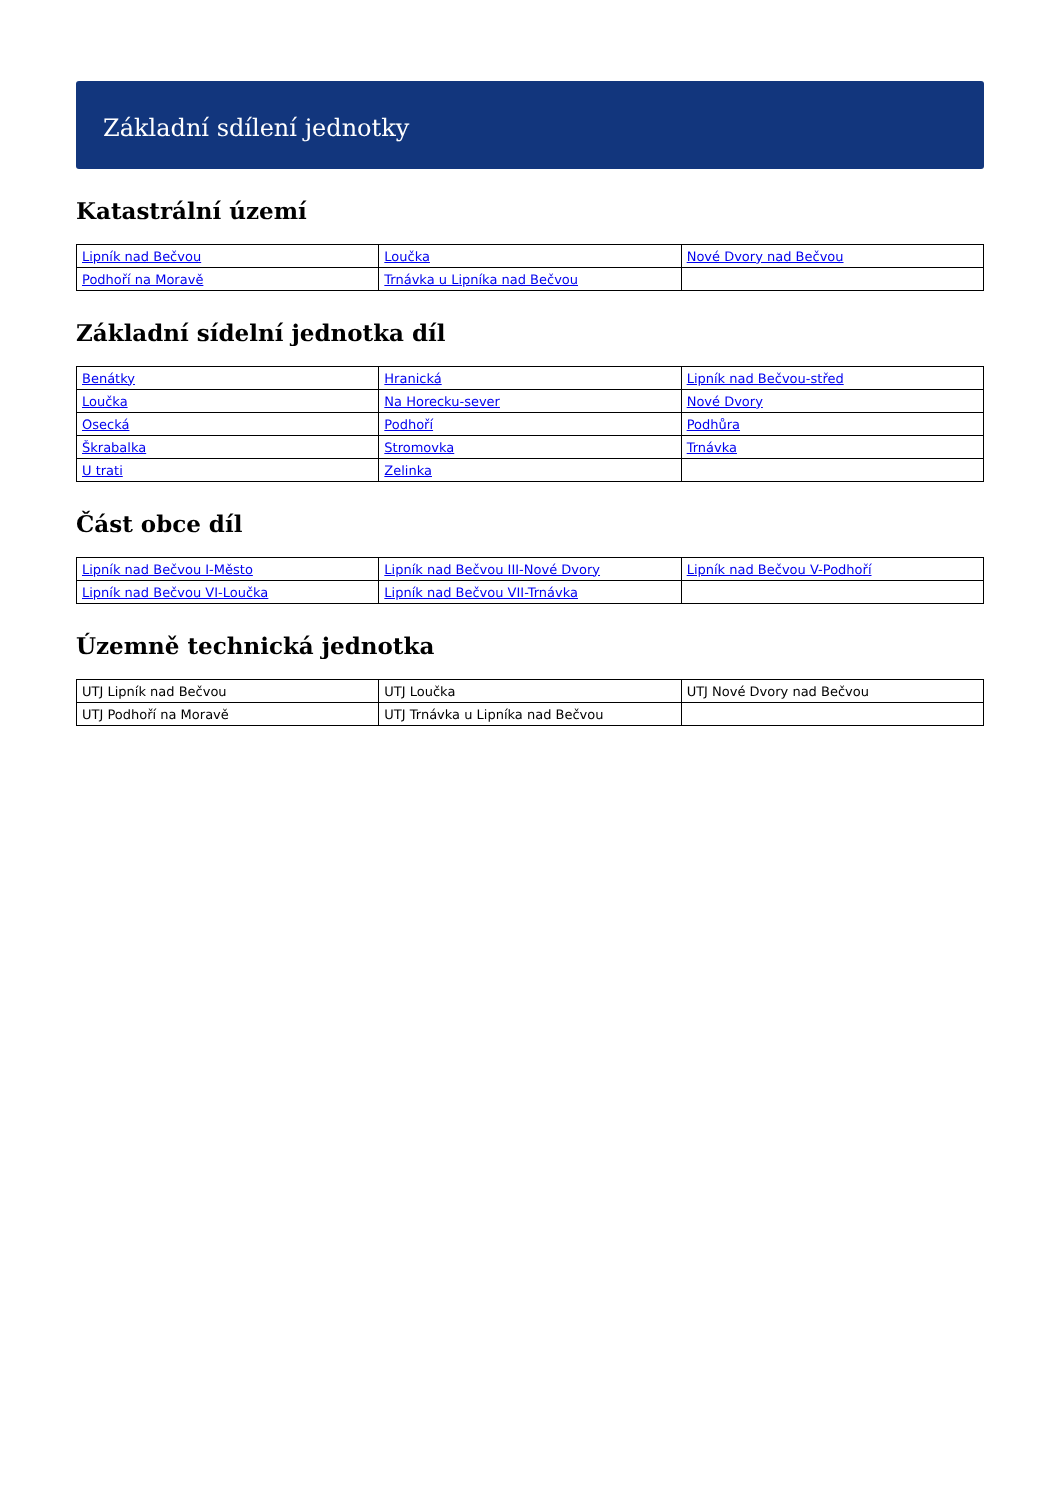Základní sdílení jednotky
Katastrální území
| Lipník nad Bečvou | Loučka | Nové Dvory nad Bečvou |
| Podhoří na Moravě | Trnávka u Lipníka nad Bečvou | |
Základní sídelní jednotka díl
| Benátky | Hranická | Lipník nad Bečvou-střed |
| Loučka | Na Horecku-sever | Nové Dvory |
| Osecká | Podhoří | Podhůra |
| Škrabalka | Stromovka | Trnávka |
| U trati | Zelinka | |
Část obce díl
| Lipník nad Bečvou I-Město | Lipník nad Bečvou III-Nové Dvory | Lipník nad Bečvou V-Podhoří |
| Lipník nad Bečvou VI-Loučka | Lipník nad Bečvou VII-Trnávka | |
Územně technická jednotka
| UTJ Lipník nad Bečvou | UTJ Loučka | UTJ Nové Dvory nad Bečvou |
| UTJ Podhoří na Moravě | UTJ Trnávka u Lipníka nad Bečvou | |